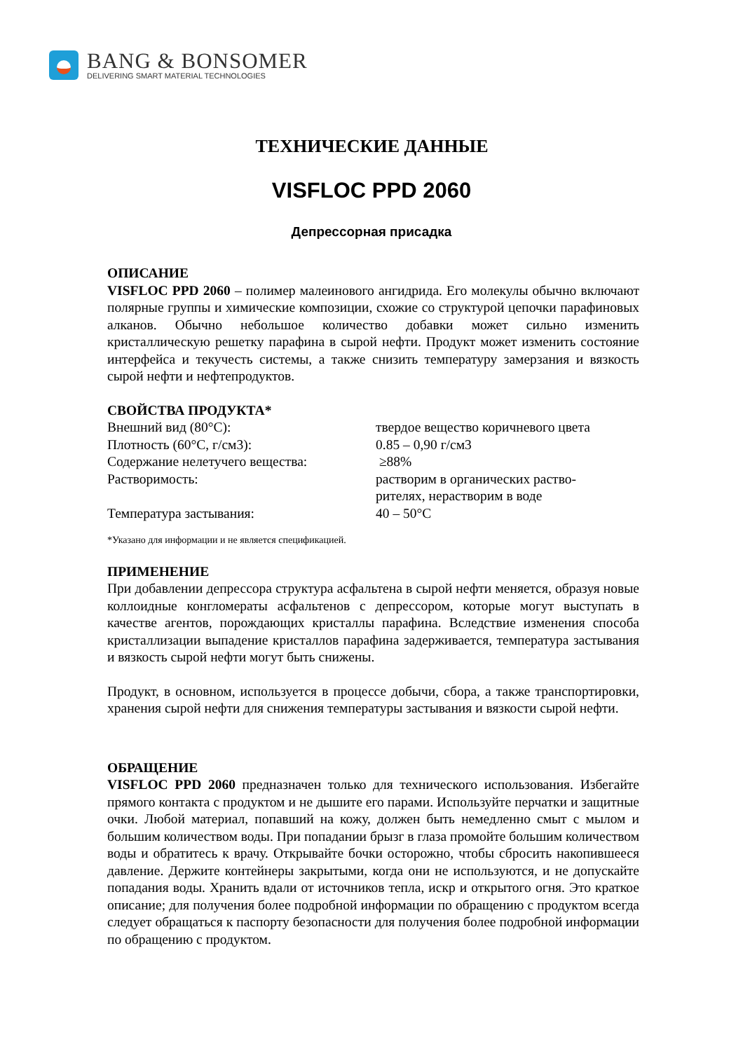BANG & BONSOMER
DELIVERING SMART MATERIAL TECHNOLOGIES
ТЕХНИЧЕСКИЕ ДАННЫЕ
VISFLOC PPD 2060
Депрессорная присадка
ОПИСАНИЕ
VISFLOC PPD 2060 – полимер малеинового ангидрида. Его молекулы обычно включают полярные группы и химические композиции, схожие со структурой цепочки парафиновых алканов. Обычно небольшое количество добавки может сильно изменить кристаллическую решетку парафина в сырой нефти. Продукт может изменить состояние интерфейса и текучесть системы, а также снизить температуру замерзания и вязкость сырой нефти и нефтепродуктов.
СВОЙСТВА ПРОДУКТА*
| Внешний вид (80°C): | твердое вещество коричневого цвета |
| Плотность (60°C, г/см3): | 0.85 – 0,90 г/см3 |
| Содержание нелетучего вещества: | ≥88% |
| Растворимость: | растворим в органических раство- рителях, нерастворим в воде |
| Температура застывания: | 40 – 50°C |
*Указано для информации и не является спецификацией.
ПРИМЕНЕНИЕ
При добавлении депрессора структура асфальтена в сырой нефти меняется, образуя новые коллоидные конгломераты асфальтенов с депрессором, которые могут выступать в качестве агентов, порождающих кристаллы парафина. Вследствие изменения способа кристаллизации выпадение кристаллов парафина задерживается, температура застывания и вязкость сырой нефти могут быть снижены.
Продукт, в основном, используется в процессе добычи, сбора, а также транспортировки, хранения сырой нефти для снижения температуры застывания и вязкости сырой нефти.
ОБРАЩЕНИЕ
VISFLOC PPD 2060 предназначен только для технического использования. Избегайте прямого контакта с продуктом и не дышите его парами. Используйте перчатки и защитные очки. Любой материал, попавший на кожу, должен быть немедленно смыт с мылом и большим количеством воды. При попадании брызг в глаза промойте большим количеством воды и обратитесь к врачу. Открывайте бочки осторожно, чтобы сбросить накопившееся давление. Держите контейнеры закрытыми, когда они не используются, и не допускайте попадания воды. Хранить вдали от источников тепла, искр и открытого огня. Это краткое описание; для получения более подробной информации по обращению с продуктом всегда следует обращаться к паспорту безопасности для получения более подробной информации по обращению с продуктом.